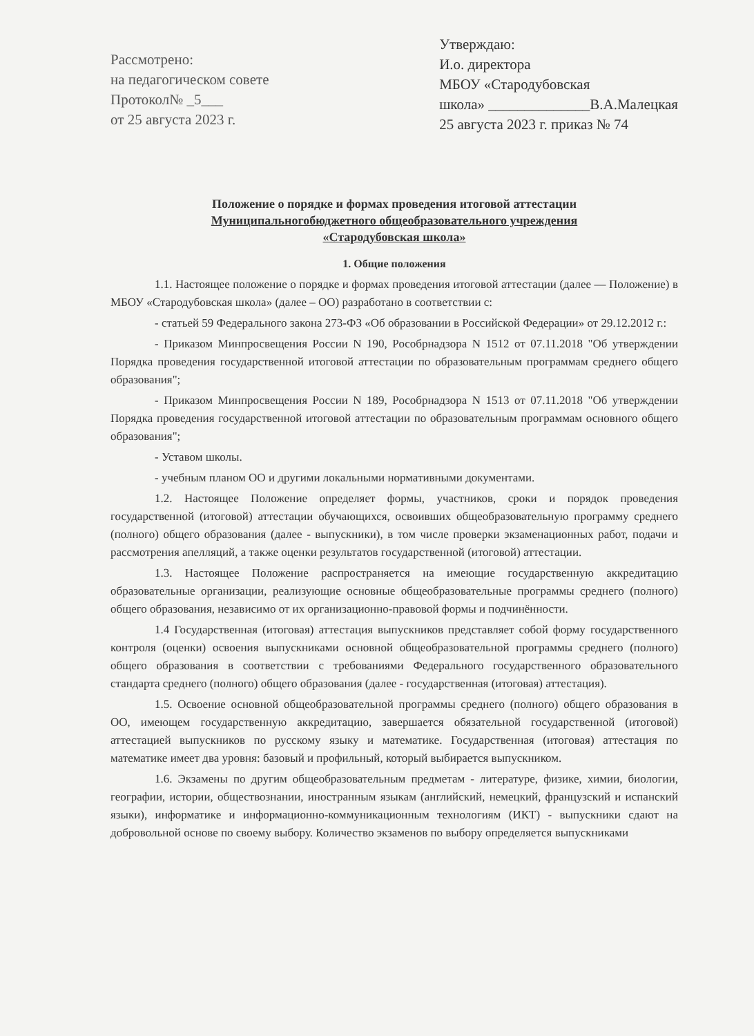Рассмотрено:
на педагогическом совете
Протокол№ _5___
от 25 августа 2023 г.
Утверждаю:
И.о. директора
МБОУ «Стародубовская
школа» ______________В.А.Малецкая
25 августа 2023 г. приказ № 74
Положение о порядке и формах проведения итоговой аттестации
Муниципальногобюджетного общеобразовательного учреждения
«Стародубовская школа»
1. Общие положения
1.1. Настоящее положение о порядке и формах проведения итоговой аттестации (далее — Положение) в МБОУ «Стародубовская школа» (далее – ОО) разработано в соответствии с:
- статьей 59 Федерального закона 273-ФЗ «Об образовании в Российской Федерации» от 29.12.2012 г.:
- Приказом Минпросвещения России N 190, Рособрнадзора N 1512 от 07.11.2018 "Об утверждении Порядка проведения государственной итоговой аттестации по образовательным программам среднего общего образования";
- Приказом Минпросвещения России N 189, Рособрнадзора N 1513 от 07.11.2018 "Об утверждении Порядка проведения государственной итоговой аттестации по образовательным программам основного общего образования";
- Уставом школы.
- учебным планом ОО и другими локальными нормативными документами.
1.2. Настоящее Положение определяет формы, участников, сроки и порядок проведения государственной (итоговой) аттестации обучающихся, освоивших общеобразовательную программу среднего (полного) общего образования (далее - выпускники), в том числе проверки экзаменационных работ, подачи и рассмотрения апелляций, а также оценки результатов государственной (итоговой) аттестации.
1.3. Настоящее Положение распространяется на имеющие государственную аккредитацию образовательные организации, реализующие основные общеобразовательные программы среднего (полного) общего образования, независимо от их организационно-правовой формы и подчинённости.
1.4 Государственная (итоговая) аттестация выпускников представляет собой форму государственного контроля (оценки) освоения выпускниками основной общеобразовательной программы среднего (полного) общего образования в соответствии с требованиями Федерального государственного образовательного стандарта среднего (полного) общего образования (далее - государственная (итоговая) аттестация).
1.5. Освоение основной общеобразовательной программы среднего (полного) общего образования в ОО, имеющем государственную аккредитацию, завершается обязательной государственной (итоговой) аттестацией выпускников по русскому языку и математике. Государственная (итоговая) аттестация по математике имеет два уровня: базовый и профильный, который выбирается выпускником.
1.6. Экзамены по другим общеобразовательным предметам - литературе, физике, химии, биологии, географии, истории, обществознании, иностранным языкам (английский, немецкий, французский и испанский языки), информатике и информационно-коммуникационным технологиям (ИКТ) - выпускники сдают на добровольной основе по своему выбору. Количество экзаменов по выбору определяется выпускниками